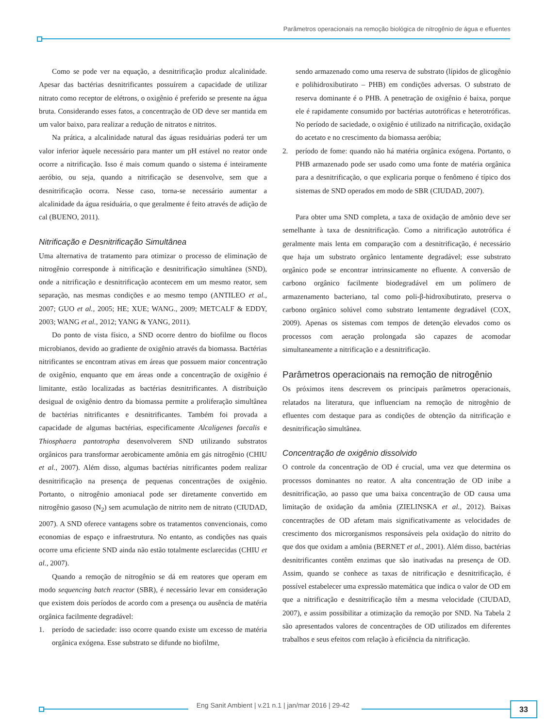Parâmetros operacionais na remoção biológica de nitrogênio de água e efluentes
Como se pode ver na equação, a desnitrificação produz alcalinidade. Apesar das bactérias desnitrificantes possuírem a capacidade de utilizar nitrato como receptor de elétrons, o oxigênio é preferido se presente na água bruta. Considerando esses fatos, a concentração de OD deve ser mantida em um valor baixo, para realizar a redução de nitratos e nitritos.
Na prática, a alcalinidade natural das águas residuárias poderá ter um valor inferior àquele necessário para manter um pH estável no reator onde ocorre a nitrificação. Isso é mais comum quando o sistema é inteiramente aeróbio, ou seja, quando a nitrificação se desenvolve, sem que a desnitrificação ocorra. Nesse caso, torna-se necessário aumentar a alcalinidade da água residuária, o que geralmente é feito através de adição de cal (BUENO, 2011).
Nitrificação e Desnitrificação Simultânea
Uma alternativa de tratamento para otimizar o processo de eliminação de nitrogênio corresponde à nitrificação e desnitrificação simultânea (SND), onde a nitrificação e desnitrificação acontecem em um mesmo reator, sem separação, nas mesmas condições e ao mesmo tempo (ANTILEO et al., 2007; GUO et al., 2005; HE; XUE; WANG., 2009; METCALF & EDDY, 2003; WANG et al., 2012; YANG & YANG, 2011).
Do ponto de vista físico, a SND ocorre dentro do biofilme ou flocos microbianos, devido ao gradiente de oxigênio através da biomassa. Bactérias nitrificantes se encontram ativas em áreas que possuem maior concentração de oxigênio, enquanto que em áreas onde a concentração de oxigênio é limitante, estão localizadas as bactérias desnitrificantes. A distribuição desigual de oxigênio dentro da biomassa permite a proliferação simultânea de bactérias nitrificantes e desnitrificantes. Também foi provada a capacidade de algumas bactérias, especificamente Alcaligenes faecalis e Thiosphaera pantotropha desenvolverem SND utilizando substratos orgânicos para transformar aerobicamente amônia em gás nitrogênio (CHIU et al., 2007). Além disso, algumas bactérias nitrificantes podem realizar desnitrificação na presença de pequenas concentrações de oxigênio. Portanto, o nitrogênio amoniacal pode ser diretamente convertido em nitrogênio gasoso (N<sub>2</sub>) sem acumulação de nitrito nem de nitrato (CIUDAD, 2007). A SND oferece vantagens sobre os tratamentos convencionais, como economias de espaço e infraestrutura. No entanto, as condições nas quais ocorre uma eficiente SND ainda não estão totalmente esclarecidas (CHIU et al., 2007).
Quando a remoção de nitrogênio se dá em reatores que operam em modo sequencing batch reactor (SBR), é necessário levar em consideração que existem dois períodos de acordo com a presença ou ausência de matéria orgânica facilmente degradável:
1. período de saciedade: isso ocorre quando existe um excesso de matéria orgânica exógena. Esse substrato se difunde no biofilme,
sendo armazenado como uma reserva de substrato (lípidos de glicogênio e polihidroxibutirato – PHB) em condições adversas. O substrato de reserva dominante é o PHB. A penetração de oxigênio é baixa, porque ele é rapidamente consumido por bactérias autotróficas e heterotróficas. No período de saciedade, o oxigênio é utilizado na nitrificação, oxidação do acetato e no crescimento da biomassa aeróbia;
2. período de fome: quando não há matéria orgânica exógena. Portanto, o PHB armazenado pode ser usado como uma fonte de matéria orgânica para a desnitrificação, o que explicaria porque o fenômeno é típico dos sistemas de SND operados em modo de SBR (CIUDAD, 2007).
Para obter uma SND completa, a taxa de oxidação de amônio deve ser semelhante à taxa de desnitrificação. Como a nitrificação autotrófica é geralmente mais lenta em comparação com a desnitrificação, é necessário que haja um substrato orgânico lentamente degradável; esse substrato orgânico pode se encontrar intrinsicamente no efluente. A conversão de carbono orgânico facilmente biodegradável em um polímero de armazenamento bacteriano, tal como poli-β-hidroxibutirato, preserva o carbono orgânico solúvel como substrato lentamente degradável (COX, 2009). Apenas os sistemas com tempos de detenção elevados como os processos com aeração prolongada são capazes de acomodar simultaneamente a nitrificação e a desnitrificação.
Parâmetros operacionais na remoção de nitrogênio
Os próximos itens descrevem os principais parâmetros operacionais, relatados na literatura, que influenciam na remoção de nitrogênio de efluentes com destaque para as condições de obtenção da nitrificação e desnitrificação simultânea.
Concentração de oxigênio dissolvido
O controle da concentração de OD é crucial, uma vez que determina os processos dominantes no reator. A alta concentração de OD inibe a desnitrificação, ao passo que uma baixa concentração de OD causa uma limitação de oxidação da amônia (ZIELINSKA et al., 2012). Baixas concentrações de OD afetam mais significativamente as velocidades de crescimento dos microrganismos responsáveis pela oxidação do nitrito do que dos que oxidam a amônia (BERNET et al., 2001). Além disso, bactérias desnitrificantes contêm enzimas que são inativadas na presença de OD. Assim, quando se conhece as taxas de nitrificação e desnitrificação, é possível estabelecer uma expressão matemática que indica o valor de OD em que a nitrificação e desnitrificação têm a mesma velocidade (CIUDAD, 2007), e assim possibilitar a otimização da remoção por SND. Na Tabela 2 são apresentados valores de concentrações de OD utilizados em diferentes trabalhos e seus efeitos com relação à eficiência da nitrificação.
Eng Sanit Ambient | v.21 n.1 | jan/mar 2016 | 29-42 33